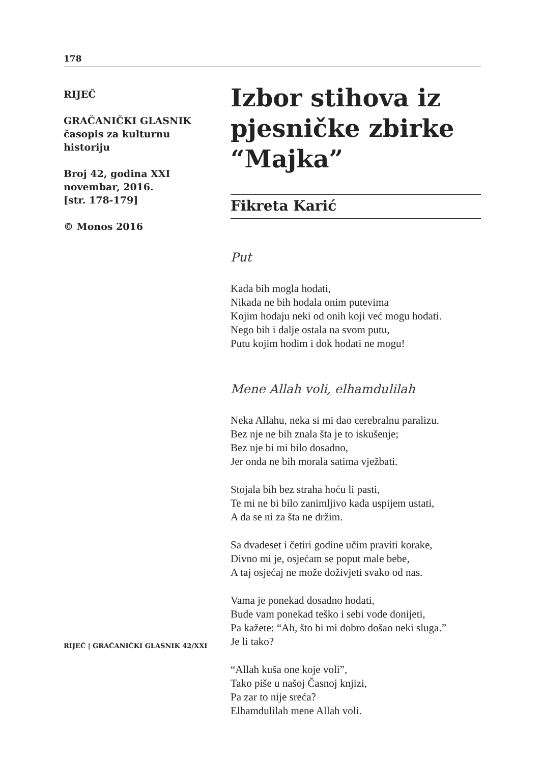178
RIJEČ
GRAČANIČKI GLASNIK
časopis za kulturnu
historiju
Broj 42, godina XXI
novembar, 2016.
[str. 178-179]
© Monos 2016
Izbor stihova iz pjesničke zbirke “Majka”
Fikreta Karić
Put
Kada bih mogla hodati,
Nikada ne bih hodala onim putevima
Kojim hodaju neki od onih koji već mogu hodati.
Nego bih i dalje ostala na svom putu,
Putu kojim hodim i dok hodati ne mogu!
Mene Allah voli, elhamdulilah
Neka Allahu, neka si mi dao cerebralnu paralizu.
Bez nje ne bih znala šta je to iskušenje;
Bez nje bi mi bilo dosadno,
Jer onda ne bih morala satima vježbati.
Stojala bih bez straha hoću li pasti,
Te mi ne bi bilo zanimljivo kada uspijem ustati,
A da se ni za šta ne držim.
Sa dvadeset i četiri godine učim praviti korake,
Divno mi je, osjećam se poput male bebe,
A taj osjećaj ne može doživjeti svako od nas.
Vama je ponekad dosadno hodati,
Bude vam ponekad teško i sebi vode donijeti,
Pa kažete: “Ah, što bi mi dobro došao neki sluga.”
Je li tako?
“Allah kuša one koje voli”,
Tako piše u našoj Časnoj knjizi,
Pa zar to nije sreća?
Elhamdulilah mene Allah voli.
RIJEČ | GRAČANIČKI GLASNIK 42/XXI